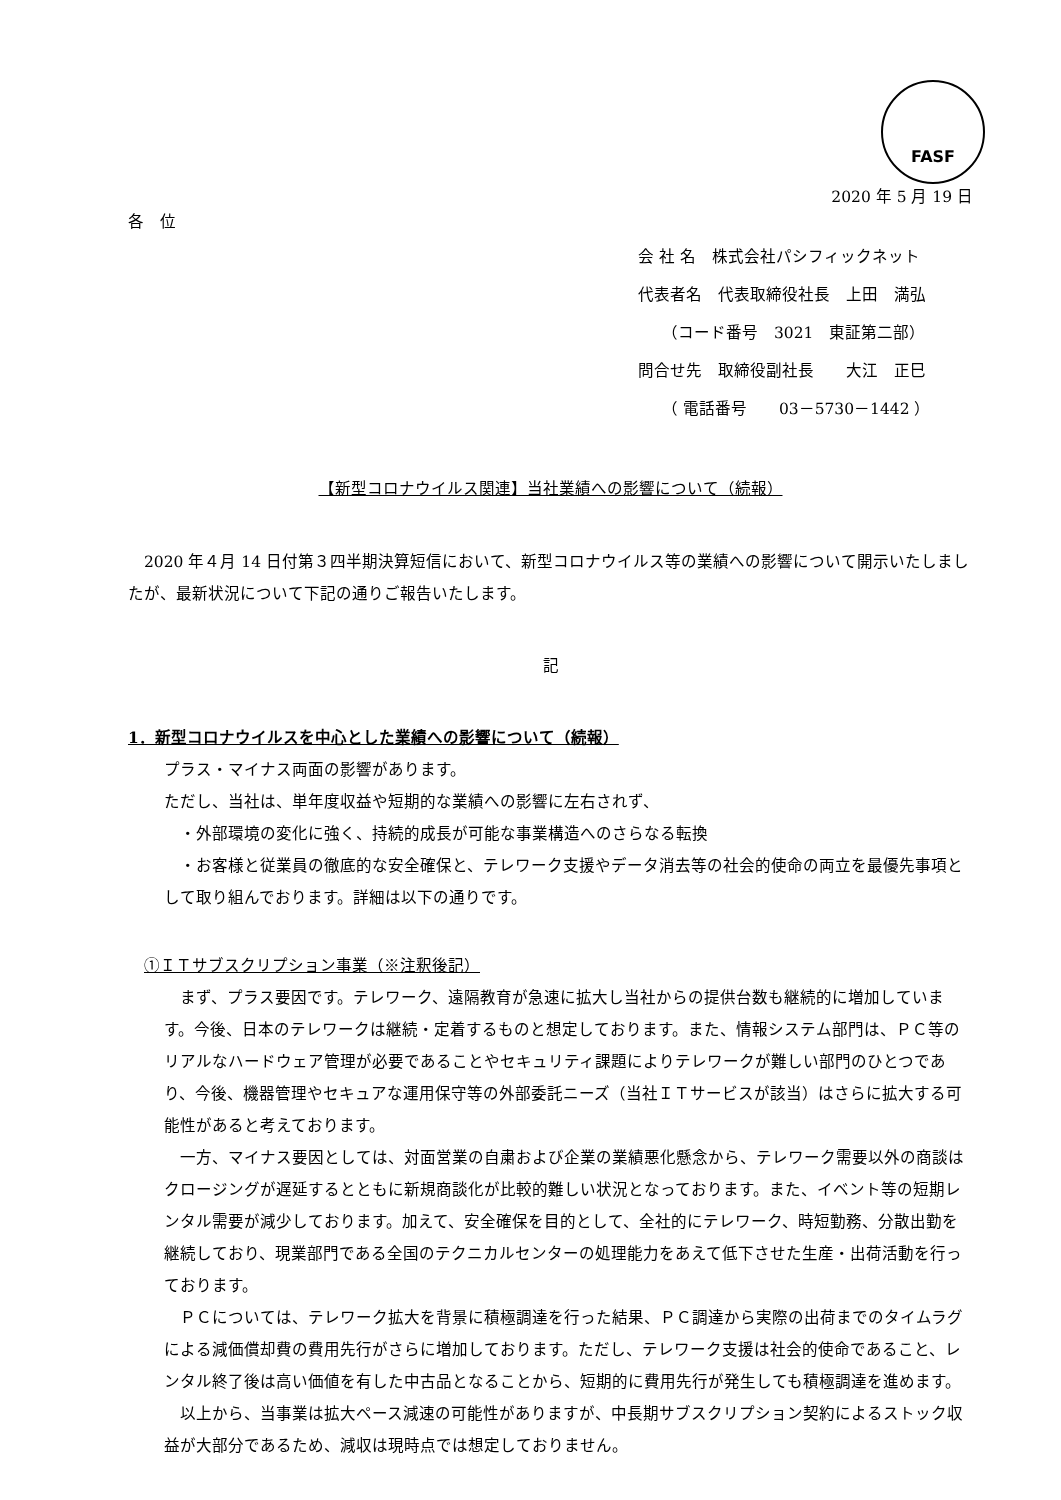FASF
2020 年 5 月 19 日
各　位
会 社 名　株式会社パシフィックネット
代表者名　代表取締役社長　上田　満弘
　　（コード番号　3021　東証第二部）
問合せ先　取締役副社長　　大江　正巳
　　（ 電話番号　　03－5730－1442 ）
【新型コロナウイルス関連】当社業績への影響について（続報）
　2020 年４月 14 日付第３四半期決算短信において、新型コロナウイルス等の業績への影響について開示いたしましたが、最新状況について下記の通りご報告いたします。
記
1．新型コロナウイルスを中心とした業績への影響について（続報）
プラス・マイナス両面の影響があります。
ただし、当社は、単年度収益や短期的な業績への影響に左右されず、
　・外部環境の変化に強く、持続的成長が可能な事業構造へのさらなる転換
　・お客様と従業員の徹底的な安全確保と、テレワーク支援やデータ消去等の社会的使命の両立を最優先事項として取り組んでおります。詳細は以下の通りです。
①ＩＴサブスクリプション事業（※注釈後記）
　まず、プラス要因です。テレワーク、遠隔教育が急速に拡大し当社からの提供台数も継続的に増加しています。今後、日本のテレワークは継続・定着するものと想定しております。また、情報システム部門は、ＰＣ等のリアルなハードウェア管理が必要であることやセキュリティ課題によりテレワークが難しい部門のひとつであり、今後、機器管理やセキュアな運用保守等の外部委託ニーズ（当社ＩＴサービスが該当）はさらに拡大する可能性があると考えております。
　一方、マイナス要因としては、対面営業の自粛および企業の業績悪化懸念から、テレワーク需要以外の商談はクロージングが遅延するとともに新規商談化が比較的難しい状況となっております。また、イベント等の短期レンタル需要が減少しております。加えて、安全確保を目的として、全社的にテレワーク、時短勤務、分散出勤を継続しており、現業部門である全国のテクニカルセンターの処理能力をあえて低下させた生産・出荷活動を行っております。
　ＰＣについては、テレワーク拡大を背景に積極調達を行った結果、ＰＣ調達から実際の出荷までのタイムラグによる減価償却費の費用先行がさらに増加しております。ただし、テレワーク支援は社会的使命であること、レンタル終了後は高い価値を有した中古品となることから、短期的に費用先行が発生しても積極調達を進めます。
　以上から、当事業は拡大ペース減速の可能性がありますが、中長期サブスクリプション契約によるストック収益が大部分であるため、減収は現時点では想定しておりません。